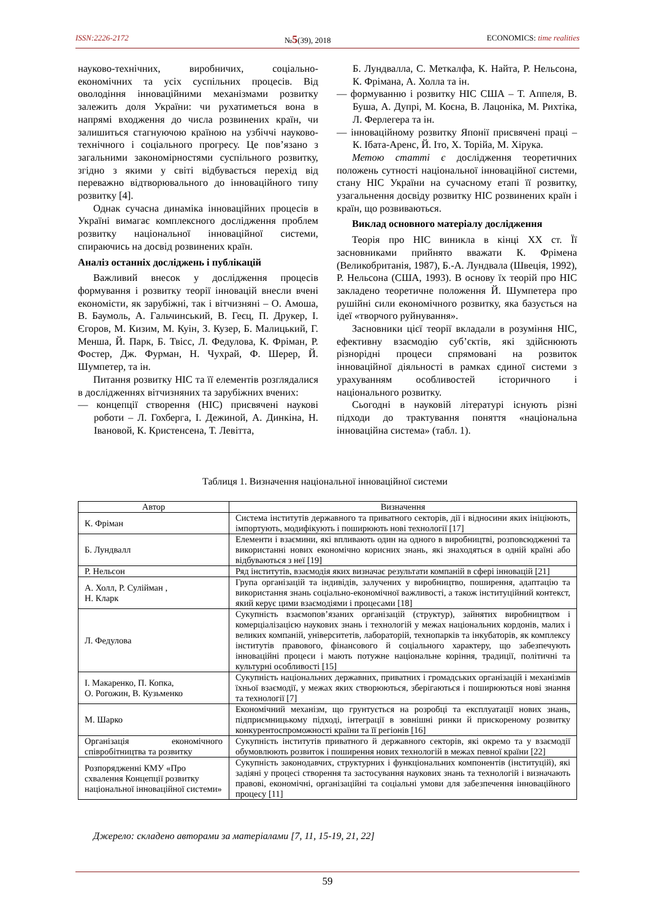ISSN:2226-2172 №5(39), 2018 ECONOMICS: time realities
науково-технічних, виробничих, соціально-економічних та усіх суспільних процесів. Від оволодіння інноваційними механізмами розвитку залежить доля України: чи рухатиметься вона в напрямі входження до числа розвинених країн, чи залишиться стагнуючою країною на узбіччі науково-технічного і соціального прогресу. Це пов’язано з загальними закономірностями суспільного розвитку, згідно з якими у світі відбувається перехід від переважно відтворювального до інноваційного типу розвитку [4].
Однак сучасна динаміка інноваційних процесів в Україні вимагає комплексного дослідження проблем розвитку національної інноваційної системи, спираючись на досвід розвинених країн.
Аналіз останніх досліджень і публікацій
Важливий внесок у дослідження процесів формування і розвитку теорії інновацій внесли вчені економісти, як зарубіжні, так і вітчизняні – О. Амоша, В. Баумоль, А. Гальчинський, В. Геєц, П. Друкер, І. Єгоров, М. Кизим, М. Куін, З. Кузер, Б. Малицький, Г. Менша, Й. Парк, Б. Твісс, Л. Федулова, К. Фріман, Р. Фостер, Дж. Фурман, Н. Чухрай, Ф. Шерер, Й. Шумпетер, та ін.
Питання розвитку НІС та її елементів розглядалися в дослідженнях вітчизняних та зарубіжних вчених:
— концепції створення (НІС) присвячені наукові роботи – Л. Гохберга, І. Дежиной, А. Динкіна, Н. Івановой, К. Кристенсена, Т. Левітта,
Б. Лундвалла, С. Меткалфа, К. Найта, Р. Нельсона, К. Фрімана, А. Холла та ін.
— формуванню і розвитку НІС США – Т. Аппеля, В. Буша, А. Дупрі, М. Коєна, В. Лацоніка, М. Рихтіка, Л. Ферлегера та ін.
— інноваційному розвитку Японії присвячені праці – К. Ібата-Аренс, Й. Іто, Х. Торійа, М. Хірука.
Метою статті є дослідження теоретичних положень сутності національної інноваційної системи, стану НІС України на сучасному етапі її розвитку, узагальнення досвіду розвитку НІС розвинених країн і країн, що розвиваються.
Виклад основного матеріалу дослідження
Теорія про НІС виникла в кінці ХХ ст. Її засновниками прийнято вважати К. Фрімена (Великобританія, 1987), Б.-А. Лундвала (Швеція, 1992), Р. Нельсона (США, 1993). В основу їх теорій про НІС закладено теоретичне положення Й. Шумпетера про рушійні сили економічного розвитку, яка базується на ідеї «творчого руйнування».
Засновники цієї теорії вкладали в розуміння НІС, ефективну взаємодію суб’єктів, які здійснюють різнорідні процеси спрямовані на розвиток інноваційної діяльності в рамках єдиної системи з урахуванням особливостей історичного і національного розвитку.
Сьогодні в науковій літературі існують різні підходи до трактування поняття «національна інноваційна система» (табл. 1).
Таблиця 1. Визначення національної інноваційної системи
| Автор | Визначення |
| --- | --- |
| К. Фріман | Система інститутів державного та приватного секторів, дії і відносини яких ініціюють, імпортують, модифікують і поширюють нові технології [17] |
| Б. Лундвалл | Елементи і взаємини, які впливають один на одного в виробництві, розповсюдженні та використанні нових економічно корисних знань, які знаходяться в одній країні або відбуваються з неї [19] |
| Р. Нельсон | Ряд інститутів, взаємодія яких визначає результати компаній в сфері інновацій [21] |
| А. Холл, Р. Сулійман , Н. Кларк | Група організацій та індивідів, залучених у виробництво, поширення, адаптацію та використання знань соціально-економічної важливості, а також інституційний контекст, який керує цими взаємодіями і процесами [18] |
| Л. Федулова | Сукупність взаємопов’язаних організацій (структур), зайнятих виробництвом і комерціалізацією наукових знань і технологій у межах національних кордонів, малих і великих компаній, університетів, лабораторій, технопарків та інкубаторів, як комплексу інститутів правового, фінансового й соціального характеру, що забезпечують інноваційні процеси і мають потужне національне коріння, традиції, політичні та культурні особливості [15] |
| І. Макаренко, П. Копка, О. Рогожин, В. Кузьменко | Сукупність національних державних, приватних і громадських організацій і механізмів їхньої взаємодії, у межах яких створюються, зберігаються і поширюються нові знання та технології [7] |
| М. Шарко | Економічний механізм, що грунтується на розробці та експлуатації нових знань, підприємницькому підході, інтеграції в зовнішні ринки й прискореному розвитку конкурентоспроможності країни та її регіонів [16] |
| Організація економічного співробітництва та розвитку | Сукупність інститутів приватного й державного секторів, які окремо та у взаємодії обумовлюють розвиток і поширення нових технологій в межах певної країни [22] |
| Розпорядженні КМУ «Про схвалення Концепції розвитку національної інноваційної системи» | Сукупність законодавчих, структурних і функціональних компонентів (інституцій), які задіяні у процесі створення та застосування наукових знань та технологій і визначають правові, економічні, організаційні та соціальні умови для забезпечення інноваційного процесу [11] |
Джерело: складено авторами за матеріалами [7, 11, 15-19, 21, 22]
59